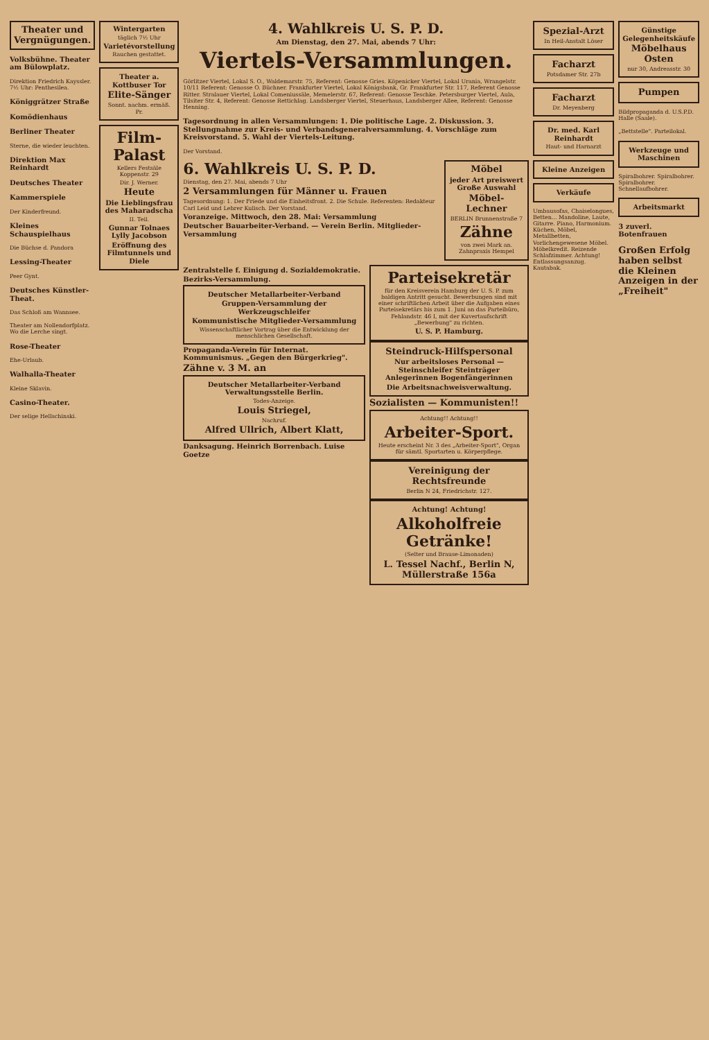Theater und Vergnügungen.
Volksbühne. Theater am Bülowplatz.
Direktion Friedrich Kayssler. 7½ Uhr: Penthesilea.
Königgrätzer Straße
Komödienhaus
Berliner Theater
Sterne, die wieder leuchten.
Direktion Max Reinhardt
Deutsches Theater
Kammerspiele
Der Kinderfreund.
Kleines Schauspielhaus
Die Büchse d. Pandora
Lessing-Theater
Peer Gynt.
Deutsches Künstler-Theat.
Das Schloß am Wannsee.
Theater am Nollendorfplatz. Wo die Lerche singt.
Rose-Theater
Ehe-Urlaub.
Walhalla-Theater
Kleine Sklavin.
Casino-Theater.
Der selige Hellschinski.
Wintergarten
täglich 7½ Uhr
Varietévorstellung
Rauchen gestattet.
Theater a. Kottbuser Tor
Elite-Sänger
Sonnt. nachm. ermäß. Pr.
Film-Palast
Kellers Festsäle Koppenstr. 29
Dir. J. Werner.
Heute
Die Lieblingsfrau des Maharadscha
II. Teil.
Gunnar Tolnaes Lylly Jacobson
Eröffnung des Filmtunnels und Diele
4. Wahlkreis U. S. P. D.
Am Dienstag, den 27. Mai, abends 7 Uhr:
Viertels-Versammlungen.
Görlitzer Viertel, Lokal S. O., Waldemarstr. 75, Referent: Genosse Gries. Köpenicker Viertel, Lokal Urania, Wrangelstr. 10/11 Referent: Genosse O. Büchner. Frankfurter Viertel, Lokal Königsbank, Gr. Frankfurter Str. 117, Referent Genosse Ritter. Stralauer Viertel, Lokal Comeniussäle, Memelerstr. 67, Referent: Genosse Teschke. Petersburger Viertel, Aula, Tilsiter Str. 4, Referent: Genosse Rettichlag. Landsberger Viertel, Steuerhaus, Landsberger Allee, Referent: Genosse Henning.
Tagesordnung in allen Versammlungen: 1. Die politische Lage. 2. Diskussion. 3. Stellungnahme zur Kreis- und Verbandsgeneralversammlung. 4. Vorschläge zum Kreisvorstand. 5. Wahl der Viertels-Leitung.
Der Vorstand.
6. Wahlkreis U. S. P. D.
Dienstag, den 27. Mai, abends 7 Uhr
2 Versammlungen für Männer u. Frauen
Tagesordnung: 1. Der Friede und die Einheitsfront. 2. Die Schule. Referenten: Redakteur Carl Leid und Lehrer Kulisch. Der Vorstand.
Voranzeige. Mittwoch, den 28. Mai: Versammlung
Deutscher Bauarbeiter-Verband. — Verein Berlin. Mitglieder-Versammlung
Möbel
jeder Art preiswert Große Auswahl
Möbel-Lechner
BERLIN Brunnenstraße 7
Zähne
von zwei Mark an. Zahnpraxis Hempel
Zentralstelle f. Einigung d. Sozialdemokratie.
Bezirks-Versammlung.
Deutscher Metallarbeiter-Verband
Gruppen-Versammlung der Werkzeugschleifer
Kommunistische Mitglieder-Versammlung
Wissenschaftlicher Vortrag über die Entwicklung der menschlichen Gesellschaft.
Propaganda-Verein für Internat. Kommunismus. „Gegen den Bürgerkrieg".
Zähne v. 3 M. an
Deutscher Metallarbeiter-Verband Verwaltungsstelle Berlin.
Todes-Anzeige.
Louis Striegel,
Nachruf.
Alfred Ullrich, Albert Klatt,
Danksagung. Heinrich Borrenbach. Luise Goetze
Parteisekretär
für den Kreisverein Hamburg der U. S. P. zum baldigen Antritt gesucht. Bewerbungen sind mit einer schriftlichen Arbeit über die Aufgaben eines Parteisekretärs bis zum 1. Juni an das Parteibüro, Fehlandstr. 46 I, mit der Kuvertaufschrift „Bewerbung" zu richten.
U. S. P. Hamburg.
Steindruck-Hilfspersonal
Nur arbeitsloses Personal — Steinschleifer Steinträger Anlegerinnen Bogenfängerinnen
Die Arbeitsnachweisverwaltung.
Sozialisten — Kommunisten!!
Achtung!! Achtung!!
Arbeiter-Sport.
Heute erscheint Nr. 3 des „Arbeiter-Sport", Organ für sämtl. Sportarten u. Körperpflege.
Vereinigung der Rechtsfreunde
Berlin N 24, Friedrichstr. 127.
Achtung! Achtung!
Alkoholfreie Getränke!
(Selter und Brause-Limonaden)
L. Tessel Nachf., Berlin N, Müllerstraße 156a
Spezial-Arzt
In Heil-Anstalt Löser
Facharzt
Potsdamer Str. 27b
Facharzt
Dr. Meyenberg
Dr. med. Karl Reinhardt
Haut- und Harnarzt
Kleine Anzeigen
Verkäufe
Umbausofas, Chaiselongues, Betten... Mandoline, Laute, Gitarre. Piano, Harmonium. Küchen, Möbel, Metallbetten, Vorlichengewesene Möbel. Möbelkredit. Reizende Schlafzimmer. Achtung! Entlassungsanzug. Kautabak.
Günstige Gelegenheitskäufe
Möbelhaus Osten
nur 30, Andreasstr. 30
Pumpen
Bildpropaganda d. U.S.P.D. Halle (Saale).
„Bettstelle". Parteilokal.
Werkzeuge und Maschinen
Spiralbohrer. Spiralbohrer. Spiralbohrer. Schnellaufbohrer.
Arbeitsmarkt
3 zuverl. Botenfrauen
Großen Erfolg haben selbst die Kleinen Anzeigen in der „Freiheit"